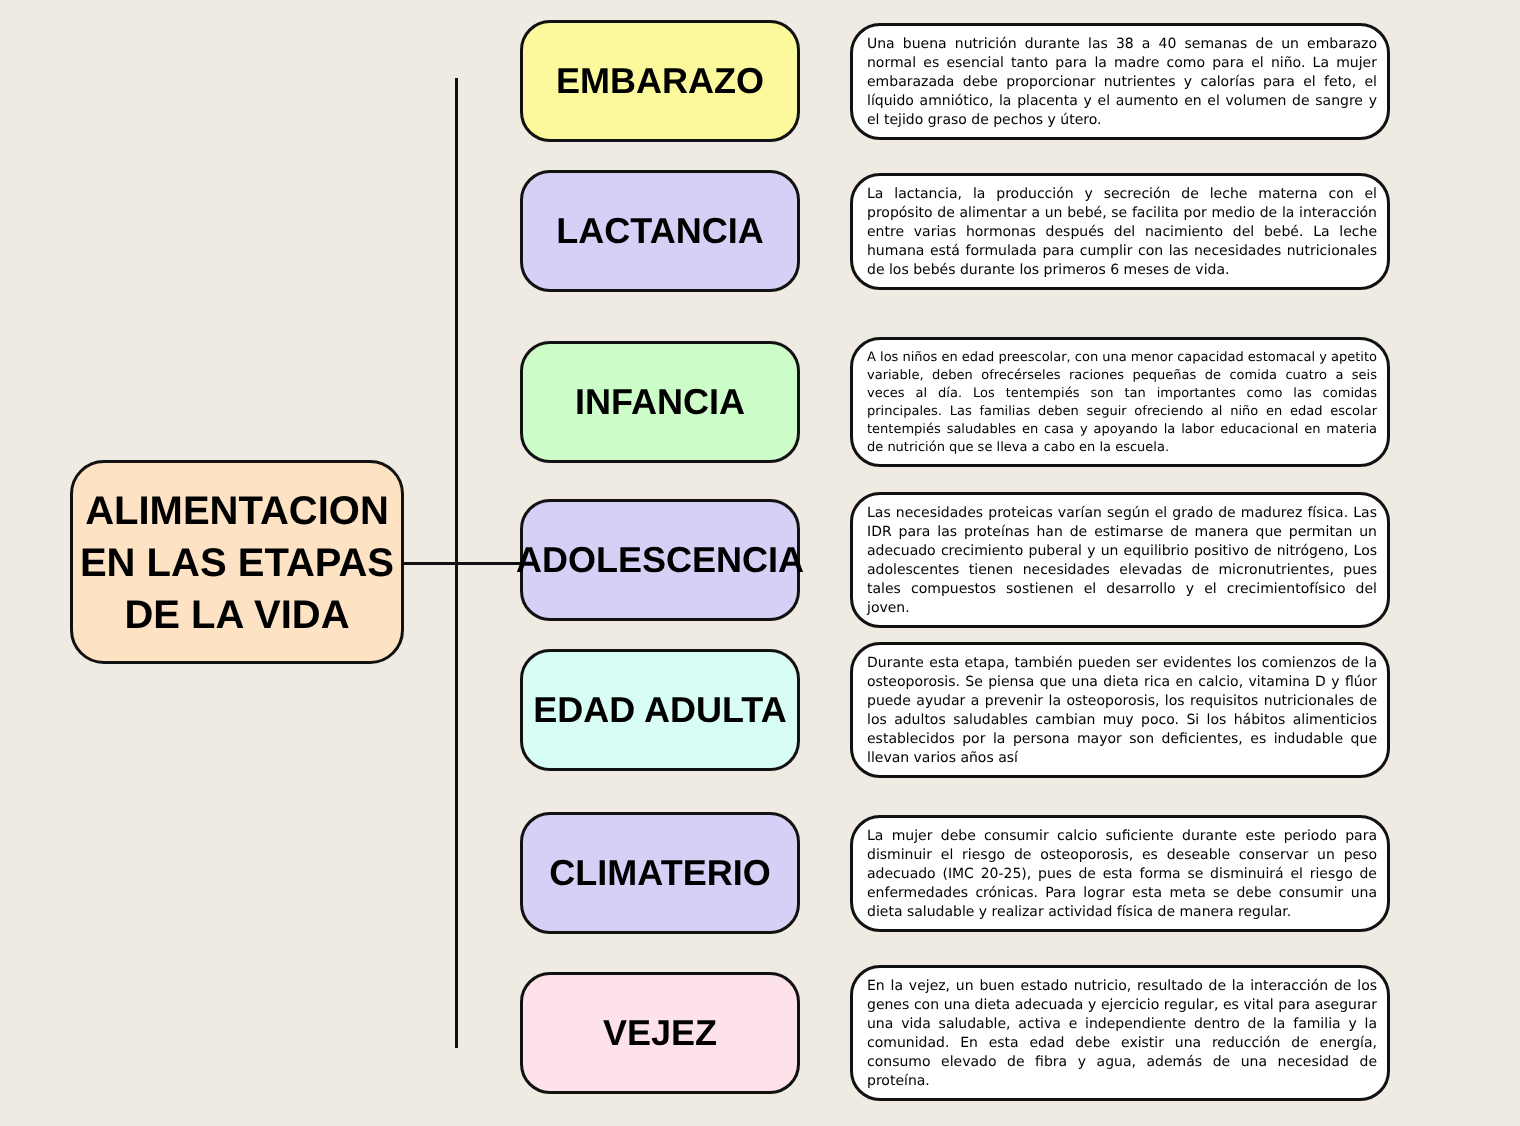ALIMENTACION
EN LAS ETAPAS
DE LA VIDA
EMBARAZO
Una buena nutrición durante las 38 a 40 semanas de un embarazo normal es esencial tanto para la madre como para el niño. La mujer embarazada debe proporcionar nutrientes y calorías para el feto, el líquido amniótico, la placenta y el aumento en el volumen de sangre y el tejido graso de pechos y útero.
LACTANCIA
La lactancia, la producción y secreción de leche materna con el propósito de alimentar a un bebé, se facilita por medio de la interacción entre varias hormonas después del nacimiento del bebé. La leche humana está formulada para cumplir con las necesidades nutricionales de los bebés durante los primeros 6 meses de vida.
INFANCIA
A los niños en edad preescolar, con una menor capacidad estomacal y apetito variable, deben ofrecérseles raciones pequeñas de comida cuatro a seis veces al día. Los tentempiés son tan importantes como las comidas principales. Las familias deben seguir ofreciendo al niño en edad escolar tentempiés saludables en casa y apoyando la labor educacional en materia de nutrición que se lleva a cabo en la escuela.
ADOLESCENCIA
Las necesidades proteicas varían según el grado de madurez física. Las IDR para las proteínas han de estimarse de manera que permitan un adecuado crecimiento puberal y un equilibrio positivo de nitrógeno, Los adolescentes tienen necesidades elevadas de micronutrientes, pues tales compuestos sostienen el desarrollo y el crecimientofísico del joven.
EDAD ADULTA
Durante esta etapa, también pueden ser evidentes los comienzos de la osteoporosis. Se piensa que una dieta rica en calcio, vitamina D y flúor puede ayudar a prevenir la osteoporosis, los requisitos nutricionales de los adultos saludables cambian muy poco. Si los hábitos alimenticios establecidos por la persona mayor son deficientes, es indudable que llevan varios años así
CLIMATERIO
La mujer debe consumir calcio suficiente durante este periodo para disminuir el riesgo de osteoporosis, es deseable conservar un peso adecuado (IMC 20-25), pues de esta forma se disminuirá el riesgo de enfermedades crónicas. Para lograr esta meta se debe consumir una dieta saludable y realizar actividad física de manera regular.
VEJEZ
En la vejez, un buen estado nutricio, resultado de la interacción de los genes con una dieta adecuada y ejercicio regular, es vital para asegurar una vida saludable, activa e independiente dentro de la familia y la comunidad. En esta edad debe existir una reducción de energía, consumo elevado de fibra y agua, además de una necesidad de proteína.